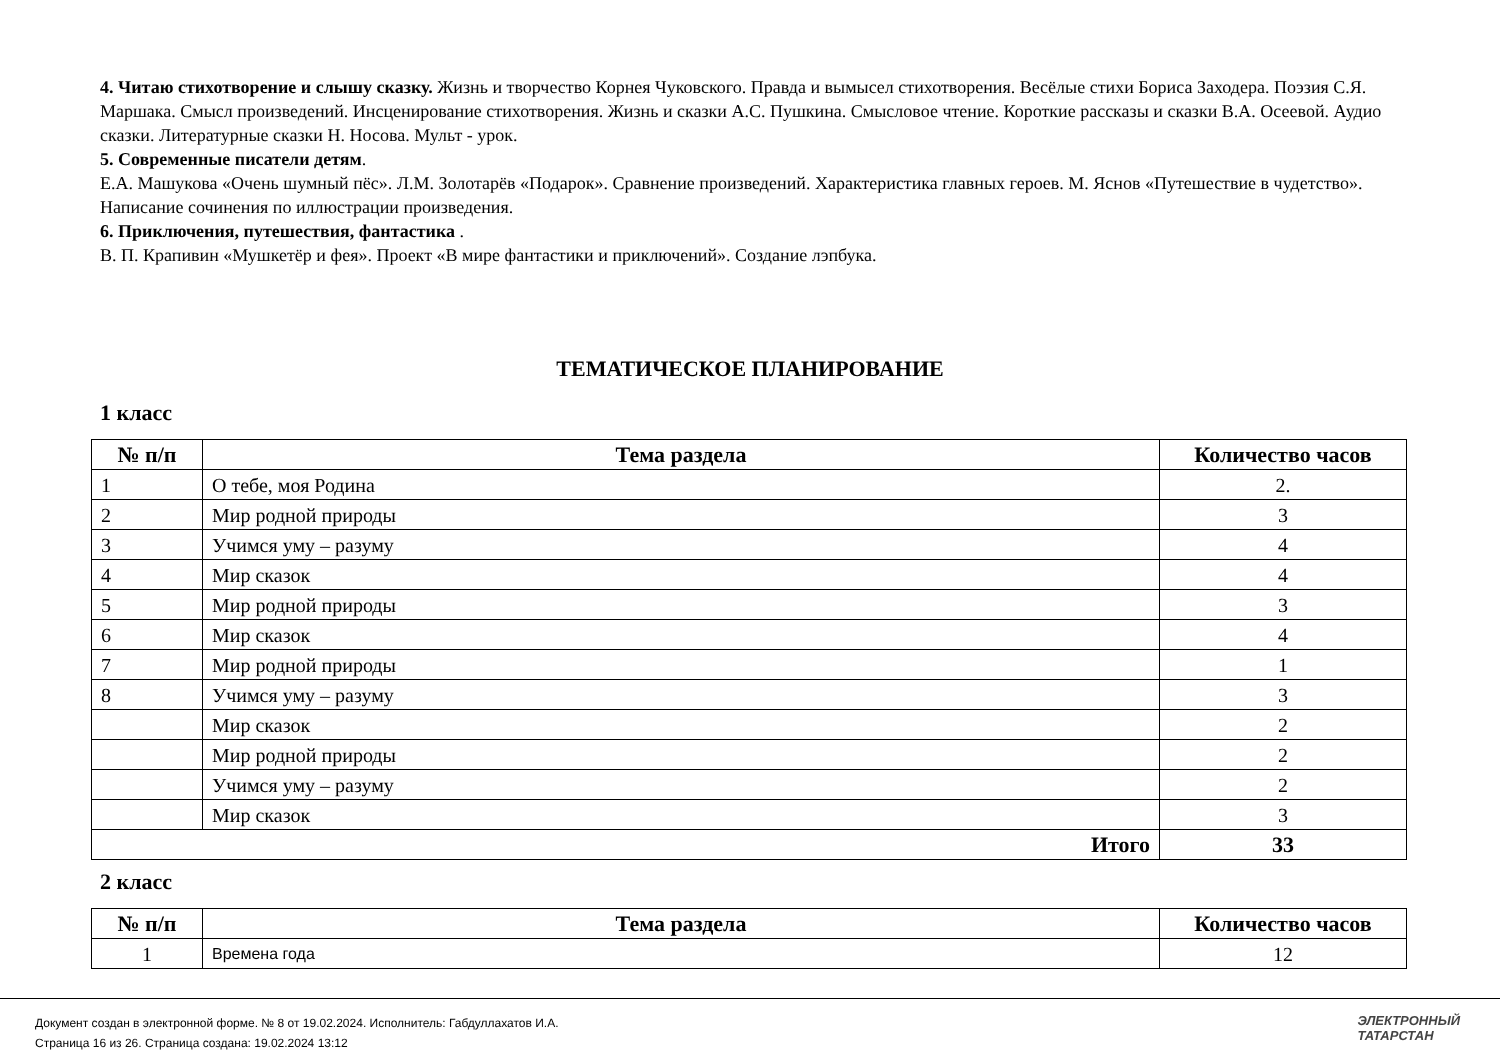4. Читаю стихотворение и слышу сказку. Жизнь и творчество Корнея Чуковского. Правда и вымысел стихотворения. Весёлые стихи Бориса Заходера. Поэзия С.Я. Маршака. Смысл произведений. Инсценирование стихотворения. Жизнь и сказки А.С. Пушкина. Смысловое чтение. Короткие рассказы и сказки В.А. Осеевой. Аудио сказки. Литературные сказки Н. Носова. Мульт - урок.
5. Современные писатели детям.
Е.А. Машукова «Очень шумный пёс». Л.М. Золотарёв «Подарок». Сравнение произведений. Характеристика главных героев. М. Яснов «Путешествие в чудетство». Написание сочинения по иллюстрации произведения.
6. Приключения, путешествия, фантастика .
В. П. Крапивин «Мушкетёр и фея». Проект «В мире фантастики и приключений». Создание лэпбука.
ТЕМАТИЧЕСКОЕ ПЛАНИРОВАНИЕ
1 класс
| № п/п | Тема раздела | Количество часов |
| --- | --- | --- |
| 1 | О тебе, моя Родина | 2. |
| 2 | Мир родной природы | 3 |
| 3 | Учимся уму – разуму | 4 |
| 4 | Мир сказок | 4 |
| 5 | Мир родной природы | 3 |
| 6 | Мир сказок | 4 |
| 7 | Мир родной природы | 1 |
| 8 | Учимся уму – разуму | 3 |
| | Мир сказок | 2 |
| | Мир родной природы | 2 |
| | Учимся уму – разуму | 2 |
| | Мир сказок | 3 |
| Итого | | 33 |
2 класс
| № п/п | Тема раздела | Количество часов |
| --- | --- | --- |
| 1 | Времена года | 12 |
Документ создан в электронной форме. № 8 от 19.02.2024. Исполнитель: Габдуллахатов И.А.
Страница 16 из 26. Страница создана: 19.02.2024 13:12
ЭЛЕКТРОННЫЙ
ТАТАРСТАН